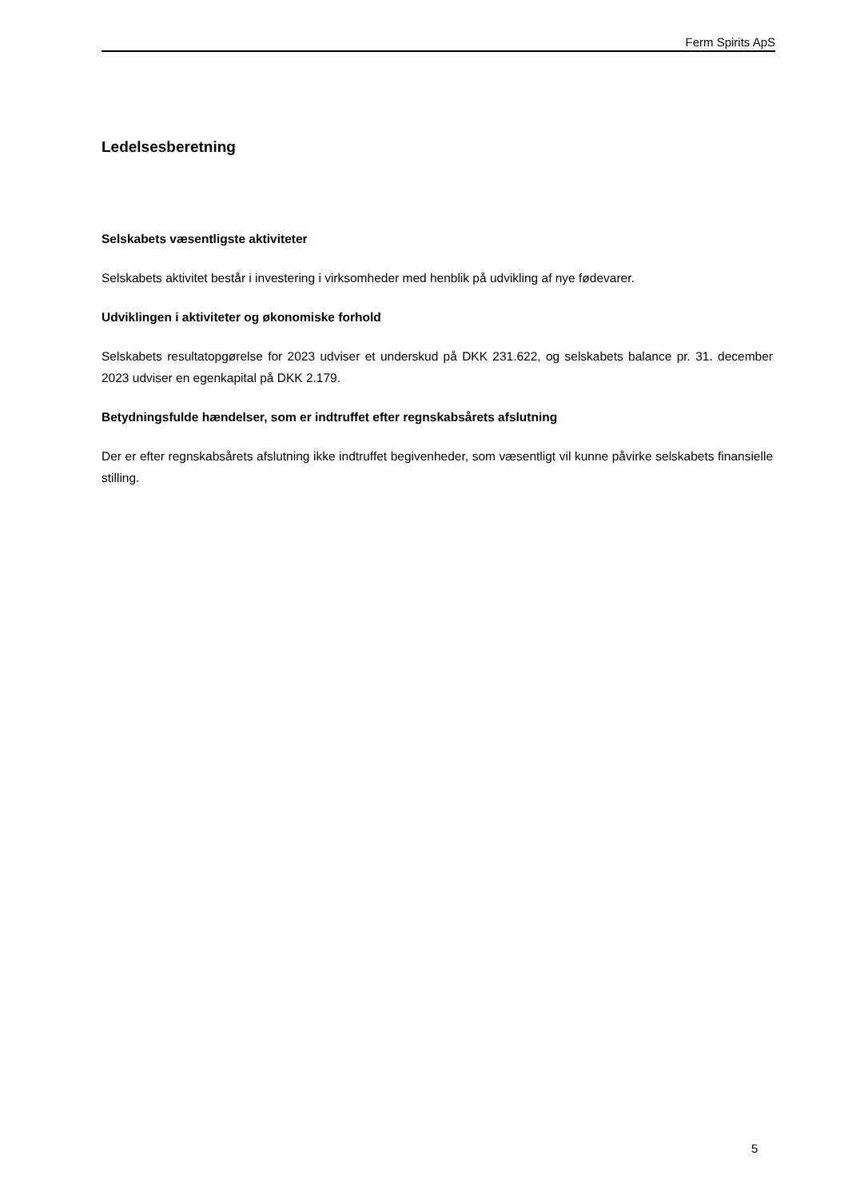Ferm Spirits ApS
Ledelsesberetning
Selskabets væsentligste aktiviteter
Selskabets aktivitet består i investering i virksomheder med henblik på udvikling af nye fødevarer.
Udviklingen i aktiviteter og økonomiske forhold
Selskabets resultatopgørelse for 2023 udviser et underskud på DKK 231.622, og selskabets balance pr. 31. december 2023 udviser en egenkapital på DKK 2.179.
Betydningsfulde hændelser, som er indtruffet efter regnskabsårets afslutning
Der er efter regnskabsårets afslutning ikke indtruffet begivenheder, som væsentligt vil kunne påvirke selskabets finansielle stilling.
5